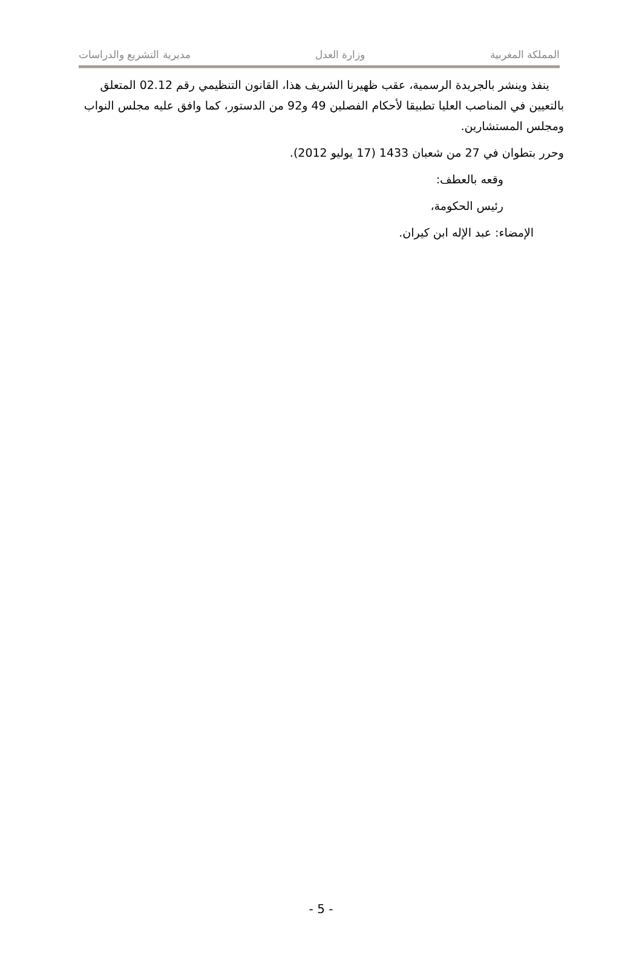المملكة المغربية وزارة العدل مديرية التشريع والدراسات
ينفذ وينشر بالجريدة الرسمية، عقب ظهيرنا الشريف هذا، القانون التنظيمي رقم 02.12 المتعلق بالتعيين في المناصب العليا تطبيقا لأحكام الفصلين 49 و92 من الدستور، كما وافق عليه مجلس النواب ومجلس المستشارين.
وحرر بتطوان في 27 من شعبان 1433 (17 يوليو 2012).
وقعه بالعطف:
رئيس الحكومة،
الإمضاء: عبد الإله ابن كيران.
- 5 -